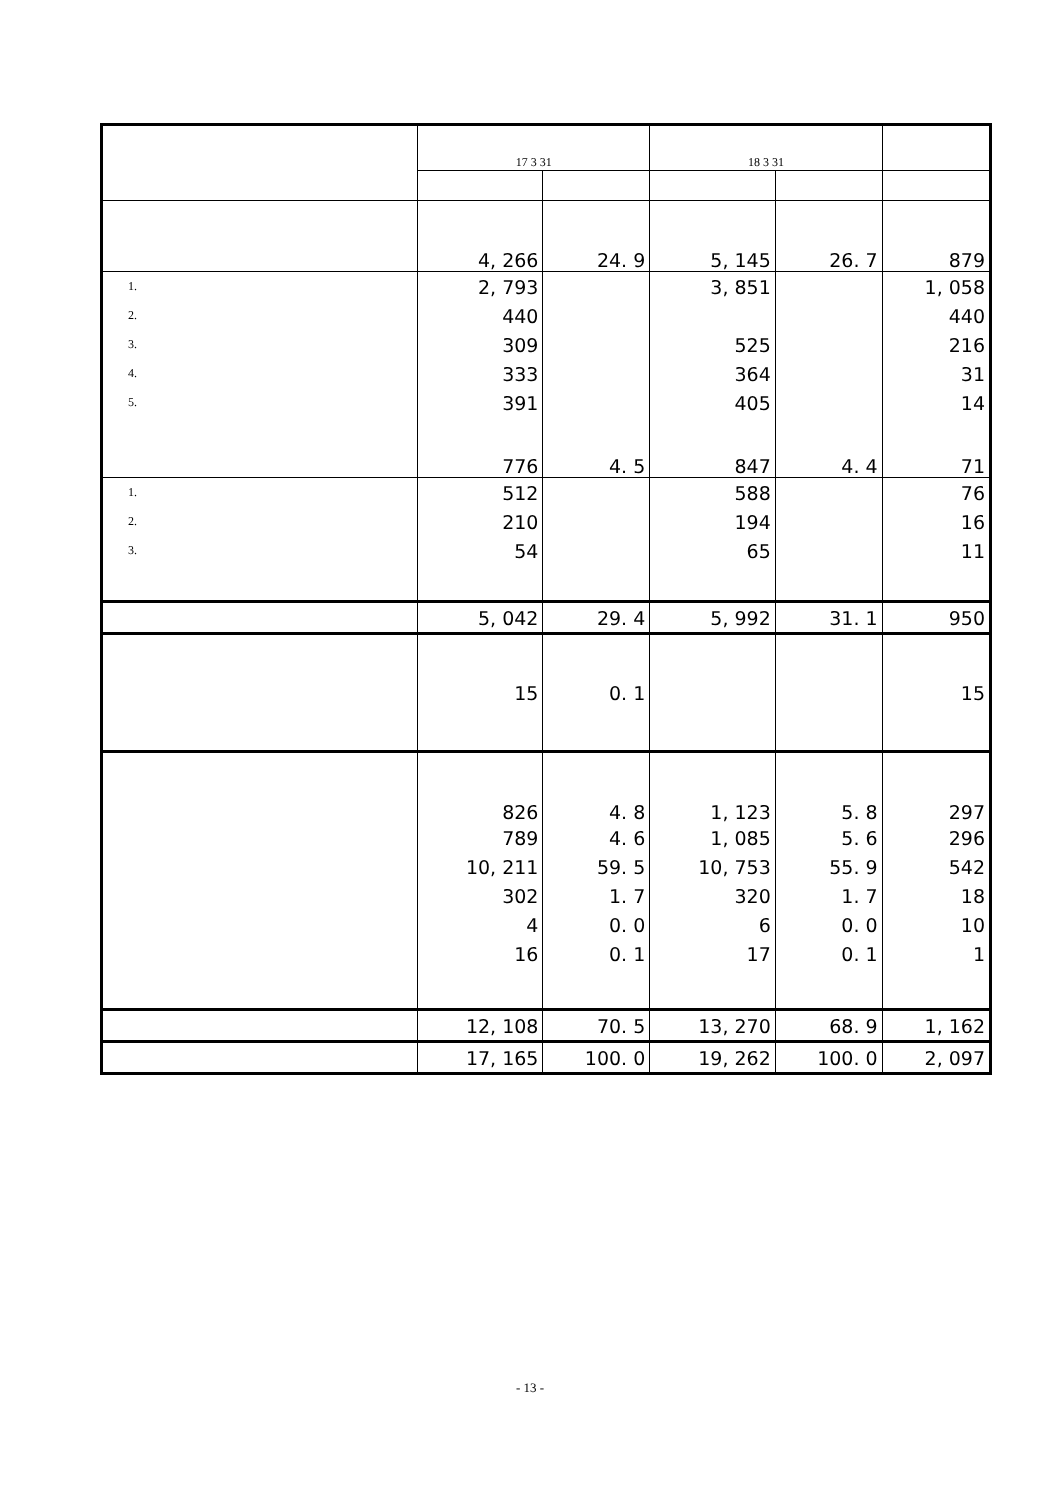| | 17 3 31 | | 18 3 31 | | |
| --- | --- | --- | --- | --- | --- |
| | 4, 266 | 24. 9 | 5, 145 | 26. 7 | 879 |
| 1. | 2, 793 | | 3, 851 | | 1, 058 |
| 2. | 440 | | | | 440 |
| 3. | 309 | | 525 | | 216 |
| 4. | 333 | | 364 | | 31 |
| 5. | 391 | | 405 | | 14 |
| | 776 | 4. 5 | 847 | 4. 4 | 71 |
| 1. | 512 | | 588 | | 76 |
| 2. | 210 | | 194 | | 16 |
| 3. | 54 | | 65 | | 11 |
| | 5, 042 | 29. 4 | 5, 992 | 31. 1 | 950 |
| | 15 | 0. 1 | | | 15 |
| | 826 | 4. 8 | 1, 123 | 5. 8 | 297 |
| | 789 | 4. 6 | 1, 085 | 5. 6 | 296 |
| | 10, 211 | 59. 5 | 10, 753 | 55. 9 | 542 |
| | 302 | 1. 7 | 320 | 1. 7 | 18 |
| | 4 | 0. 0 | 6 | 0. 0 | 10 |
| | 16 | 0. 1 | 17 | 0. 1 | 1 |
| | 12, 108 | 70. 5 | 13, 270 | 68. 9 | 1, 162 |
| | 17, 165 | 100. 0 | 19, 262 | 100. 0 | 2, 097 |
- 13 -